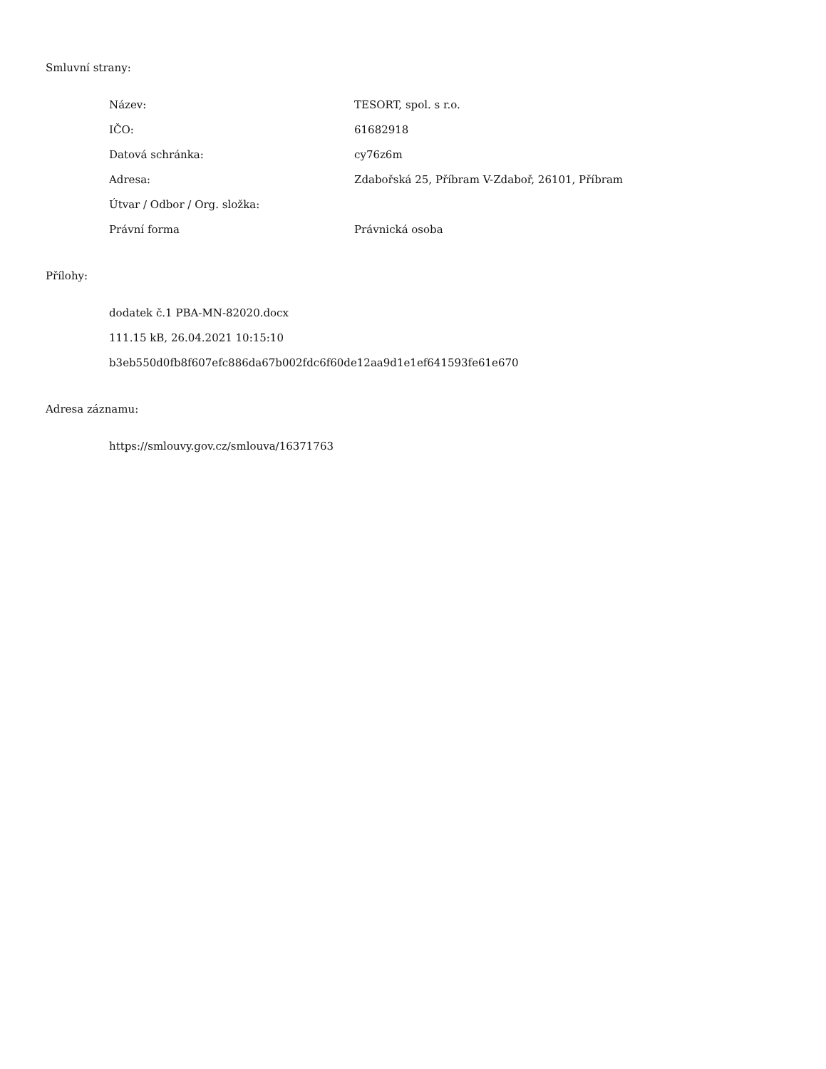Smluvní strany:
| Název: | TESORT, spol. s r.o. |
| IČO: | 61682918 |
| Datová schránka: | cy76z6m |
| Adresa: | Zdabořská 25, Příbram V-Zdaboř, 26101, Příbram |
| Útvar / Odbor / Org. složka: | |
| Právní forma | Právnická osoba |
Přílohy:
dodatek č.1 PBA-MN-82020.docx
111.15 kB, 26.04.2021 10:15:10
b3eb550d0fb8f607efc886da67b002fdc6f60de12aa9d1e1ef641593fe61e670
Adresa záznamu:
https://smlouvy.gov.cz/smlouva/16371763